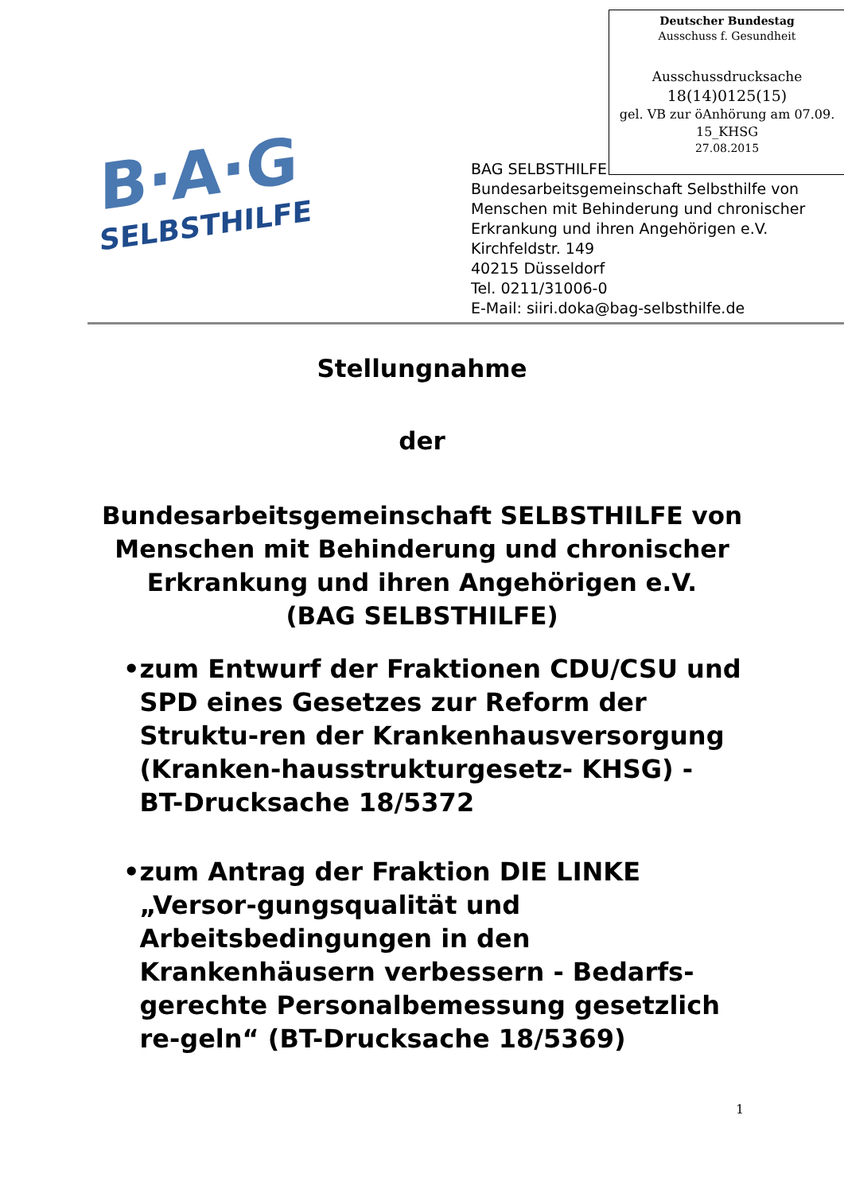Deutscher Bundestag
Ausschuss f. Gesundheit
Ausschussdrucksache
18(14)0125(15)
gel. VB zur öAnhörung am 07.09.
15_KHSG
27.08.2015
B·A·G
SELBSTHILFE
BAG SELBSTHILFE
Bundesarbeitsgemeinschaft Selbsthilfe von
Menschen mit Behinderung und chronischer
Erkrankung und ihren Angehörigen e.V.
Kirchfeldstr. 149
40215 Düsseldorf
Tel. 0211/31006-0
E-Mail: siiri.doka@bag-selbsthilfe.de
Stellungnahme
der
Bundesarbeitsgemeinschaft SELBSTHILFE von
Menschen mit Behinderung und chronischer
Erkrankung und ihren Angehörigen e.V.
(BAG SELBSTHILFE)
• zum Entwurf der Fraktionen CDU/CSU und SPD eines Gesetzes zur Reform der Struktu-ren der Krankenhausversorgung (Kranken-hausstrukturgesetz- KHSG) -
BT-Drucksache 18/5372
• zum Antrag der Fraktion DIE LINKE „Versor-gungsqualität und Arbeitsbedingungen in den Krankenhäusern verbessern - Bedarfs-gerechte Personalbemessung gesetzlich re-geln“ (BT-Drucksache 18/5369)
1